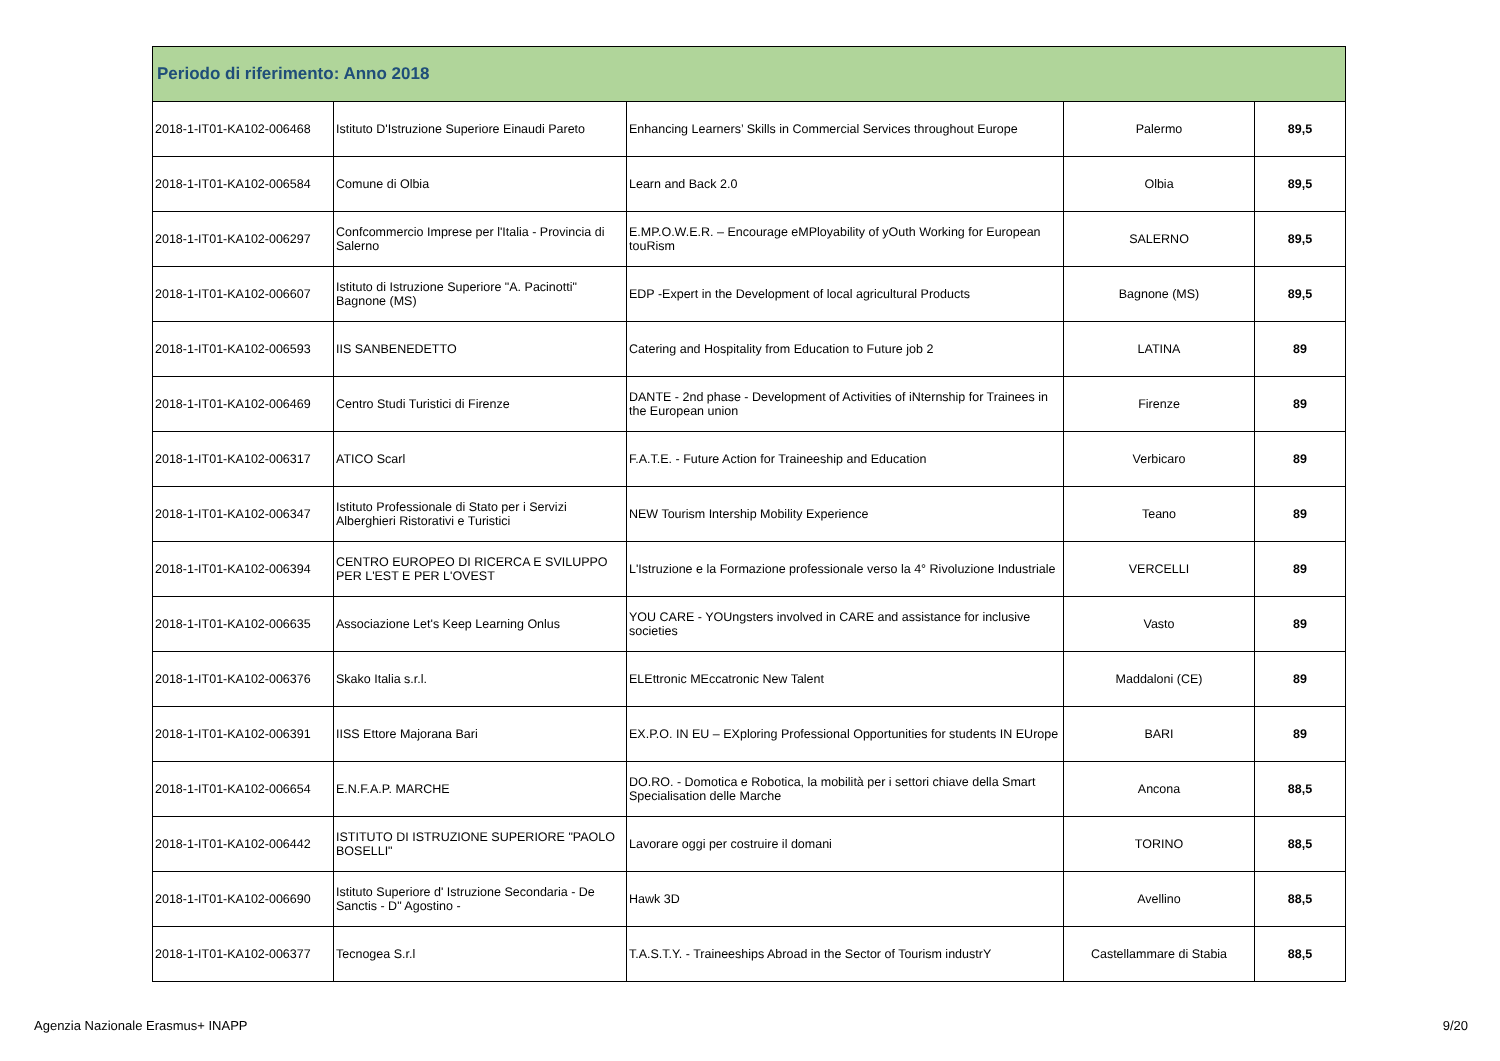| Periodo di riferimento: Anno 2018 | | | | |
| --- | --- | --- | --- | --- |
| 2018-1-IT01-KA102-006468 | Istituto D'Istruzione Superiore Einaudi Pareto | Enhancing Learners’ Skills in Commercial Services throughout Europe | Palermo | 89,5 |
| 2018-1-IT01-KA102-006584 | Comune di Olbia | Learn and Back 2.0 | Olbia | 89,5 |
| 2018-1-IT01-KA102-006297 | Confcommercio Imprese per l'Italia - Provincia di Salerno | E.MP.O.W.E.R. – Encourage eMPloyability of yOuth Working for European touRism | SALERNO | 89,5 |
| 2018-1-IT01-KA102-006607 | Istituto di Istruzione Superiore "A. Pacinotti" Bagnone (MS) | EDP -Expert in the Development of local agricultural Products | Bagnone (MS) | 89,5 |
| 2018-1-IT01-KA102-006593 | IIS SANBENEDETTO | Catering and Hospitality from Education to Future job 2 | LATINA | 89 |
| 2018-1-IT01-KA102-006469 | Centro Studi Turistici di Firenze | DANTE - 2nd phase - Development of Activities of iNternship for Trainees in the European union | Firenze | 89 |
| 2018-1-IT01-KA102-006317 | ATICO Scarl | F.A.T.E. - Future Action for Traineeship and Education | Verbicaro | 89 |
| 2018-1-IT01-KA102-006347 | Istituto Professionale di Stato per i Servizi Alberghieri Ristorativi e Turistici | NEW Tourism Intership Mobility Experience | Teano | 89 |
| 2018-1-IT01-KA102-006394 | CENTRO EUROPEO DI RICERCA E SVILUPPO PER L'EST E PER L'OVEST | L'Istruzione e la Formazione professionale verso la 4° Rivoluzione Industriale | VERCELLI | 89 |
| 2018-1-IT01-KA102-006635 | Associazione Let's Keep Learning Onlus | YOU CARE - YOUngsters involved in CARE and assistance for inclusive societies | Vasto | 89 |
| 2018-1-IT01-KA102-006376 | Skako Italia s.r.l. | ELEttronic MEccatronic New Talent | Maddaloni (CE) | 89 |
| 2018-1-IT01-KA102-006391 | IISS Ettore Majorana Bari | EX.P.O. IN EU – EXploring Professional Opportunities for students IN EUrope | BARI | 89 |
| 2018-1-IT01-KA102-006654 | E.N.F.A.P. MARCHE | DO.RO. - Domotica e Robotica, la mobilità per i settori chiave della Smart Specialisation delle Marche | Ancona | 88,5 |
| 2018-1-IT01-KA102-006442 | ISTITUTO DI ISTRUZIONE SUPERIORE "PAOLO BOSELLI" | Lavorare oggi per costruire il domani | TORINO | 88,5 |
| 2018-1-IT01-KA102-006690 | Istituto Superiore d' Istruzione Secondaria - De Sanctis - D" Agostino - | Hawk 3D | Avellino | 88,5 |
| 2018-1-IT01-KA102-006377 | Tecnogea S.r.l | T.A.S.T.Y. - Traineeships Abroad in the Sector of Tourism industrY | Castellammare di Stabia | 88,5 |
Agenzia Nazionale Erasmus+ INAPP 9/20